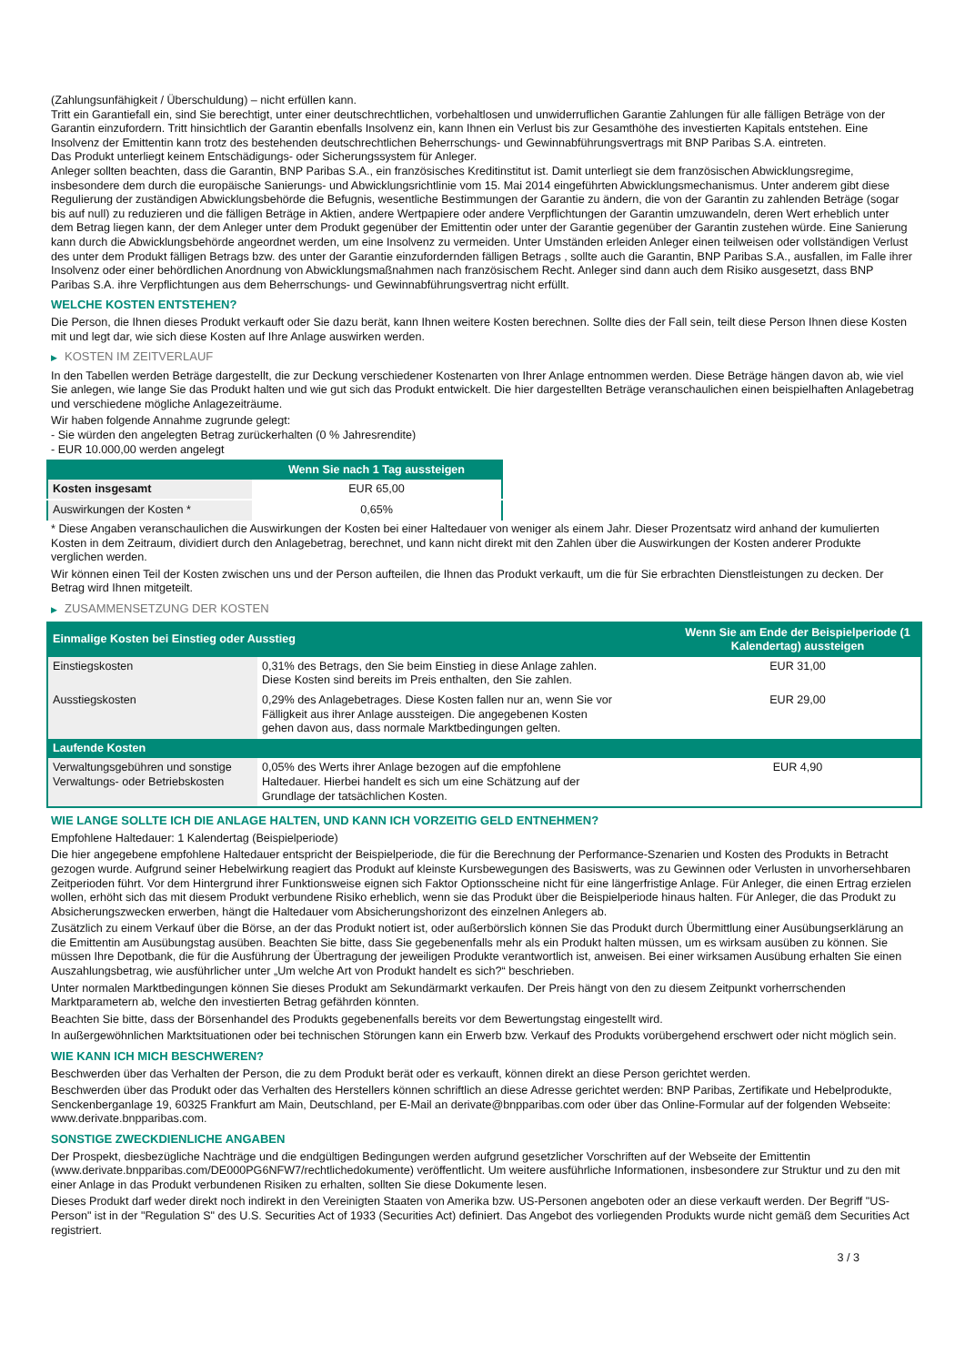(Zahlungsunfähigkeit / Überschuldung) – nicht erfüllen kann.
Tritt ein Garantiefall ein, sind Sie berechtigt, unter einer deutschrechtlichen, vorbehaltlosen und unwiderruflichen Garantie Zahlungen für alle fälligen Beträge von der Garantin einzufordern. Tritt hinsichtlich der Garantin ebenfalls Insolvenz ein, kann Ihnen ein Verlust bis zur Gesamthöhe des investierten Kapitals entstehen. Eine Insolvenz der Emittentin kann trotz des bestehenden deutschrechtlichen Beherrschungs- und Gewinnabführungsvertrags mit BNP Paribas S.A. eintreten.
Das Produkt unterliegt keinem Entschädigungs- oder Sicherungssystem für Anleger.
Anleger sollten beachten, dass die Garantin, BNP Paribas S.A., ein französisches Kreditinstitut ist. Damit unterliegt sie dem französischen Abwicklungsregime, insbesondere dem durch die europäische Sanierungs- und Abwicklungsrichtlinie vom 15. Mai 2014 eingeführten Abwicklungsmechanismus. Unter anderem gibt diese Regulierung der zuständigen Abwicklungsbehörde die Befugnis, wesentliche Bestimmungen der Garantie zu ändern, die von der Garantin zu zahlenden Beträge (sogar bis auf null) zu reduzieren und die fälligen Beträge in Aktien, andere Wertpapiere oder andere Verpflichtungen der Garantin umzuwandeln, deren Wert erheblich unter dem Betrag liegen kann, der dem Anleger unter dem Produkt gegenüber der Emittentin oder unter der Garantie gegenüber der Garantin zustehen würde. Eine Sanierung kann durch die Abwicklungsbehörde angeordnet werden, um eine Insolvenz zu vermeiden. Unter Umständen erleiden Anleger einen teilweisen oder vollständigen Verlust des unter dem Produkt fälligen Betrags bzw. des unter der Garantie einzufordernden fälligen Betrags , sollte auch die Garantin, BNP Paribas S.A., ausfallen, im Falle ihrer Insolvenz oder einer behördlichen Anordnung von Abwicklungsmaßnahmen nach französischem Recht. Anleger sind dann auch dem Risiko ausgesetzt, dass BNP Paribas S.A. ihre Verpflichtungen aus dem Beherrschungs- und Gewinnabführungsvertrag nicht erfüllt.
WELCHE KOSTEN ENTSTEHEN?
Die Person, die Ihnen dieses Produkt verkauft oder Sie dazu berät, kann Ihnen weitere Kosten berechnen. Sollte dies der Fall sein, teilt diese Person Ihnen diese Kosten mit und legt dar, wie sich diese Kosten auf Ihre Anlage auswirken werden.
▶ KOSTEN IM ZEITVERLAUF
In den Tabellen werden Beträge dargestellt, die zur Deckung verschiedener Kostenarten von Ihrer Anlage entnommen werden. Diese Beträge hängen davon ab, wie viel Sie anlegen, wie lange Sie das Produkt halten und wie gut sich das Produkt entwickelt. Die hier dargestellten Beträge veranschaulichen einen beispielhaften Anlagebetrag und verschiedene mögliche Anlagezeiträume.
Wir haben folgende Annahme zugrunde gelegt:
- Sie würden den angelegten Betrag zurückerhalten (0 % Jahresrendite)
- EUR 10.000,00 werden angelegt
| | Wenn Sie nach 1 Tag aussteigen |
| --- | --- |
| Kosten insgesamt | EUR 65,00 |
| Auswirkungen der Kosten * | 0,65% |
* Diese Angaben veranschaulichen die Auswirkungen der Kosten bei einer Haltedauer von weniger als einem Jahr. Dieser Prozentsatz wird anhand der kumulierten Kosten in dem Zeitraum, dividiert durch den Anlagebetrag, berechnet, und kann nicht direkt mit den Zahlen über die Auswirkungen der Kosten anderer Produkte verglichen werden.
Wir können einen Teil der Kosten zwischen uns und der Person aufteilen, die Ihnen das Produkt verkauft, um die für Sie erbrachten Dienstleistungen zu decken. Der Betrag wird Ihnen mitgeteilt.
▶ ZUSAMMENSETZUNG DER KOSTEN
| Einmalige Kosten bei Einstieg oder Ausstieg | | Wenn Sie am Ende der Beispielperiode (1 Kalendertag) aussteigen |
| --- | --- | --- |
| Einstiegskosten | 0,31% des Betrags, den Sie beim Einstieg in diese Anlage zahlen. Diese Kosten sind bereits im Preis enthalten, den Sie zahlen. | EUR 31,00 |
| Ausstiegskosten | 0,29% des Anlagebetrages. Diese Kosten fallen nur an, wenn Sie vor Fälligkeit aus ihrer Anlage aussteigen. Die angegebenen Kosten gehen davon aus, dass normale Marktbedingungen gelten. | EUR 29,00 |
| Laufende Kosten | | |
| Verwaltungsgebühren und sonstige Verwaltungs- oder Betriebskosten | 0,05% des Werts ihrer Anlage bezogen auf die empfohlene Haltedauer. Hierbei handelt es sich um eine Schätzung auf der Grundlage der tatsächlichen Kosten. | EUR 4,90 |
WIE LANGE SOLLTE ICH DIE ANLAGE HALTEN, UND KANN ICH VORZEITIG GELD ENTNEHMEN?
Empfohlene Haltedauer: 1 Kalendertag (Beispielperiode)
Die hier angegebene empfohlene Haltedauer entspricht der Beispielperiode, die für die Berechnung der Performance-Szenarien und Kosten des Produkts in Betracht gezogen wurde. Aufgrund seiner Hebelwirkung reagiert das Produkt auf kleinste Kursbewegungen des Basiswerts, was zu Gewinnen oder Verlusten in unvorhersehbaren Zeitperioden führt. Vor dem Hintergrund ihrer Funktionsweise eignen sich Faktor Optionsscheine nicht für eine längerfristige Anlage. Für Anleger, die einen Ertrag erzielen wollen, erhöht sich das mit diesem Produkt verbundene Risiko erheblich, wenn sie das Produkt über die Beispielperiode hinaus halten. Für Anleger, die das Produkt zu Absicherungszwecken erwerben, hängt die Haltedauer vom Absicherungshorizont des einzelnen Anlegers ab.
Zusätzlich zu einem Verkauf über die Börse, an der das Produkt notiert ist, oder außerbörslich können Sie das Produkt durch Übermittlung einer Ausübungserklärung an die Emittentin am Ausübungstag ausüben. Beachten Sie bitte, dass Sie gegebenenfalls mehr als ein Produkt halten müssen, um es wirksam ausüben zu können. Sie müssen Ihre Depotbank, die für die Ausführung der Übertragung der jeweiligen Produkte verantwortlich ist, anweisen. Bei einer wirksamen Ausübung erhalten Sie einen Auszahlungsbetrag, wie ausführlicher unter „Um welche Art von Produkt handelt es sich?“ beschrieben.
Unter normalen Marktbedingungen können Sie dieses Produkt am Sekundärmarkt verkaufen. Der Preis hängt von den zu diesem Zeitpunkt vorherrschenden Marktparametern ab, welche den investierten Betrag gefährden könnten.
Beachten Sie bitte, dass der Börsenhandel des Produkts gegebenenfalls bereits vor dem Bewertungstag eingestellt wird.
In außergewöhnlichen Marktsituationen oder bei technischen Störungen kann ein Erwerb bzw. Verkauf des Produkts vorübergehend erschwert oder nicht möglich sein.
WIE KANN ICH MICH BESCHWEREN?
Beschwerden über das Verhalten der Person, die zu dem Produkt berät oder es verkauft, können direkt an diese Person gerichtet werden.
Beschwerden über das Produkt oder das Verhalten des Herstellers können schriftlich an diese Adresse gerichtet werden: BNP Paribas, Zertifikate und Hebelprodukte, Senckenberganlage 19, 60325 Frankfurt am Main, Deutschland, per E-Mail an derivate@bnpparibas.com oder über das Online-Formular auf der folgenden Webseite: www.derivate.bnpparibas.com.
SONSTIGE ZWECKDIENLICHE ANGABEN
Der Prospekt, diesbezügliche Nachträge und die endgültigen Bedingungen werden aufgrund gesetzlicher Vorschriften auf der Webseite der Emittentin (www.derivate.bnpparibas.com/DE000PG6NFW7/rechtlichedokumente) veröffentlicht. Um weitere ausführliche Informationen, insbesondere zur Struktur und zu den mit einer Anlage in das Produkt verbundenen Risiken zu erhalten, sollten Sie diese Dokumente lesen.
Dieses Produkt darf weder direkt noch indirekt in den Vereinigten Staaten von Amerika bzw. US-Personen angeboten oder an diese verkauft werden. Der Begriff "US-Person" ist in der "Regulation S" des U.S. Securities Act of 1933 (Securities Act) definiert. Das Angebot des vorliegenden Produkts wurde nicht gemäß dem Securities Act registriert.
3 / 3